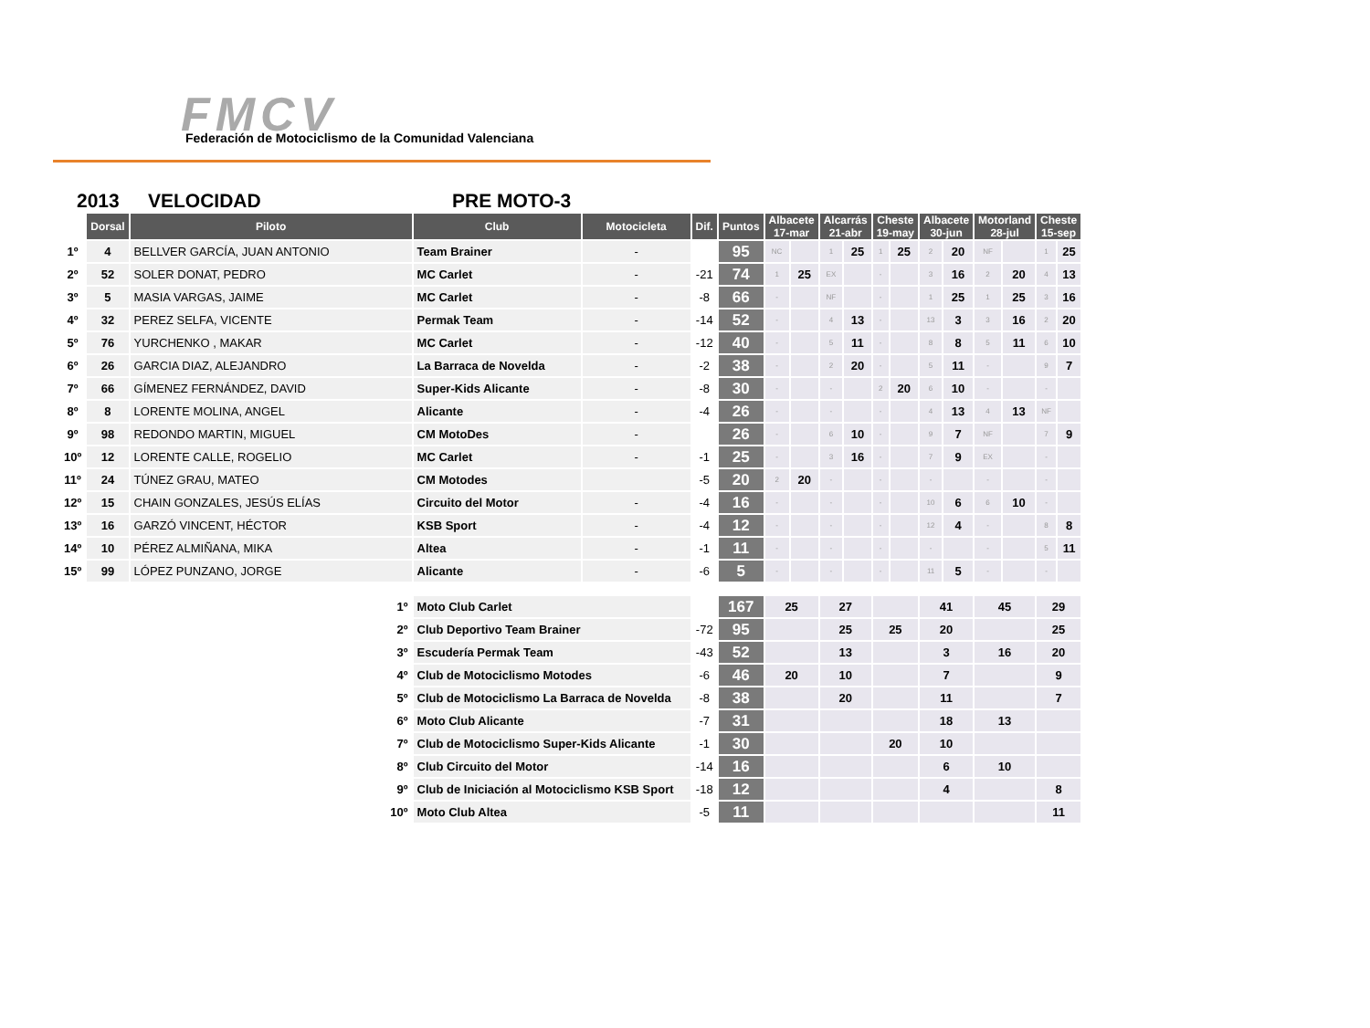FMCV
Federación de Motociclismo de la Comunidad Valenciana
2013 VELOCIDAD PRE MOTO-3
| | Dorsal | Piloto | Club | Motocicleta | Dif. | Puntos | Albacete 17-mar | | Alcarrás 21-abr | | Cheste 19-may | | Albacete 30-jun | | Motorland 28-jul | | Cheste 15-sep | |
| --- | --- | --- | --- | --- | --- | --- | --- | --- | --- | --- | --- | --- | --- | --- | --- | --- | --- | --- |
| 1º | 4 | BELLVER GARCÍA, JUAN ANTONIO | Team Brainer | - | | 95 | NC | | 1 | 25 | 1 | 25 | 2 | 20 | NF | | 1 | 25 |
| 2º | 52 | SOLER DONAT, PEDRO | MC Carlet | - | -21 | 74 | 1 | 25 | EX | | - | | 3 | 16 | 2 | 20 | 4 | 13 |
| 3º | 5 | MASIA VARGAS, JAIME | MC Carlet | - | -8 | 66 | - | | NF | | - | | 1 | 25 | 1 | 25 | 3 | 16 |
| 4º | 32 | PEREZ SELFA, VICENTE | Permak Team | - | -14 | 52 | - | | 4 | 13 | - | | 13 | 3 | 3 | 16 | 2 | 20 |
| 5º | 76 | YURCHENKO , MAKAR | MC Carlet | - | -12 | 40 | - | | 5 | 11 | - | | 8 | 8 | 5 | 11 | 6 | 10 |
| 6º | 26 | GARCIA DIAZ, ALEJANDRO | La Barraca de Novelda | - | -2 | 38 | - | | 2 | 20 | - | | 5 | 11 | - | | 9 | 7 |
| 7º | 66 | GÍMENEZ FERNÁNDEZ, DAVID | Super-Kids Alicante | - | -8 | 30 | - | | - | | 2 | 20 | 6 | 10 | - | | - | |
| 8º | 8 | LORENTE MOLINA, ANGEL | Alicante | - | -4 | 26 | - | | - | | - | | 4 | 13 | 4 | 13 | NF | |
| 9º | 98 | REDONDO MARTIN, MIGUEL | CM MotoDes | - | | 26 | - | | 6 | 10 | - | | 9 | 7 | NF | | 7 | 9 |
| 10º | 12 | LORENTE CALLE, ROGELIO | MC Carlet | - | -1 | 25 | - | | 3 | 16 | - | | 7 | 9 | EX | | - | |
| 11º | 24 | TÚNEZ GRAU, MATEO | CM Motodes | | -5 | 20 | 2 | 20 | - | | - | | - | | - | | - | |
| 12º | 15 | CHAIN GONZALES, JESÚS ELÍAS | Circuito del Motor | - | -4 | 16 | - | | - | | - | | 10 | 6 | 6 | 10 | - | |
| 13º | 16 | GARZÓ VINCENT, HÉCTOR | KSB Sport | - | -4 | 12 | - | | - | | - | | 12 | 4 | - | | 8 | 8 |
| 14º | 10 | PÉREZ ALMIÑANA, MIKA | Altea | - | -1 | 11 | - | | - | | - | | - | | - | | 5 | 11 |
| 15º | 99 | LÓPEZ PUNZANO, JORGE | Alicante | - | -6 | 5 | - | | - | | - | | 11 | 5 | - | | - | |
| 1º | | | Moto Club Carlet | | | 167 | 25 | | 27 | | | | 41 | | 45 | | 29 | |
| 2º | | | Club Deportivo Team Brainer | | -72 | 95 | | | 25 | | 25 | | 20 | | | | 25 | |
| 3º | | | Escudería Permak Team | | -43 | 52 | | | 13 | | | | 3 | | 16 | | 20 | |
| 4º | | | Club de Motociclismo Motodes | | -6 | 46 | 20 | | 10 | | | | 7 | | | | 9 | |
| 5º | | | Club de Motociclismo La Barraca de Novelda | | -8 | 38 | | | 20 | | | | 11 | | | | 7 | |
| 6º | | | Moto Club Alicante | | -7 | 31 | | | | | | | 18 | | 13 | | | |
| 7º | | | Club de Motociclismo Super-Kids Alicante | | -1 | 30 | | | | | 20 | | 10 | | | | | |
| 8º | | | Club Circuito del Motor | | -14 | 16 | | | | | | | 6 | | 10 | | | |
| 9º | | | Club de Iniciación al Motociclismo KSB Sport | | -18 | 12 | | | | | | | 4 | | | | 8 | |
| 10º | | | Moto Club Altea | | -5 | 11 | | | | | | | | | | | 11 | |